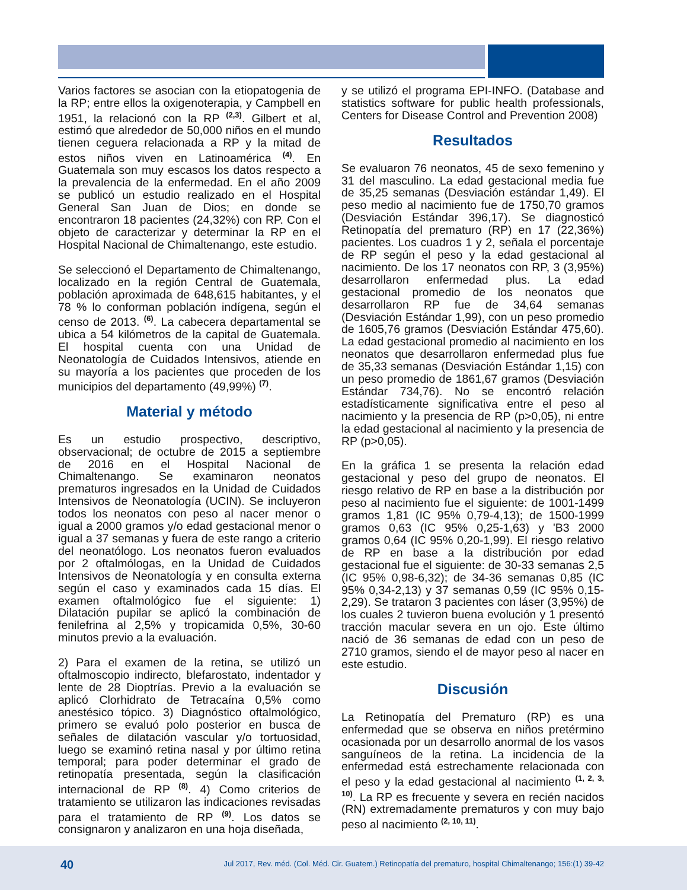Varios factores se asocian con la etiopatogenia de la RP; entre ellos la oxigenoterapia, y Campbell en 1951, la relacionó con la RP <sup>(2,3)</sup>. Gilbert et al, estimó que alrededor de 50,000 niños en el mundo tienen ceguera relacionada a RP y la mitad de estos niños viven en Latinoamérica <sup>(4)</sup>. En Guatemala son muy escasos los datos respecto a la prevalencia de la enfermedad. En el año 2009 se publicó un estudio realizado en el Hospital General San Juan de Dios; en donde se encontraron 18 pacientes (24,32%) con RP. Con el objeto de caracterizar y determinar la RP en el Hospital Nacional de Chimaltenango, este estudio.
Se seleccionó el Departamento de Chimaltenango, localizado en la región Central de Guatemala, población aproximada de 648,615 habitantes, y el 78 % lo conforman población indígena, según el censo de 2013. <sup>(6)</sup>. La cabecera departamental se ubica a 54 kilómetros de la capital de Guatemala. El hospital cuenta con una Unidad de Neonatología de Cuidados Intensivos, atiende en su mayoría a los pacientes que proceden de los municipios del departamento (49,99%) <sup>(7)</sup>.
Material y método
Es un estudio prospectivo, descriptivo, observacional; de octubre de 2015 a septiembre de 2016 en el Hospital Nacional de Chimaltenango. Se examinaron neonatos prematuros ingresados en la Unidad de Cuidados Intensivos de Neonatología (UCIN). Se incluyeron todos los neonatos con peso al nacer menor o igual a 2000 gramos y/o edad gestacional menor o igual a 37 semanas y fuera de este rango a criterio del neonatólogo. Los neonatos fueron evaluados por 2 oftalmólogas, en la Unidad de Cuidados Intensivos de Neonatología y en consulta externa según el caso y examinados cada 15 días. El examen oftalmológico fue el siguiente: 1) Dilatación pupilar se aplicó la combinación de fenilefrina al 2,5% y tropicamida 0,5%, 30-60 minutos previo a la evaluación.
2) Para el examen de la retina, se utilizó un oftalmoscopio indirecto, blefarostato, indentador y lente de 28 Dioptrías. Previo a la evaluación se aplicó Clorhidrato de Tetracaína 0,5% como anestésico tópico. 3) Diagnóstico oftalmológico, primero se evaluó polo posterior en busca de señales de dilatación vascular y/o tortuosidad, luego se examinó retina nasal y por último retina temporal; para poder determinar el grado de retinopatía presentada, según la clasificación internacional de RP <sup>(8)</sup>. 4) Como criterios de tratamiento se utilizaron las indicaciones revisadas para el tratamiento de RP <sup>(9)</sup>. Los datos se consignaron y analizaron en una hoja diseñada,
y se utilizó el programa EPI-INFO. (Database and statistics software for public health professionals, Centers for Disease Control and Prevention 2008)
Resultados
Se evaluaron 76 neonatos, 45 de sexo femenino y 31 del masculino. La edad gestacional media fue de 35,25 semanas (Desviación estándar 1,49). El peso medio al nacimiento fue de 1750,70 gramos (Desviación Estándar 396,17). Se diagnosticó Retinopatía del prematuro (RP) en 17 (22,36%) pacientes. Los cuadros 1 y 2, señala el porcentaje de RP según el peso y la edad gestacional al nacimiento. De los 17 neonatos con RP, 3 (3,95%) desarrollaron enfermedad plus. La edad gestacional promedio de los neonatos que desarrollaron RP fue de 34,64 semanas (Desviación Estándar 1,99), con un peso promedio de 1605,76 gramos (Desviación Estándar 475,60). La edad gestacional promedio al nacimiento en los neonatos que desarrollaron enfermedad plus fue de 35,33 semanas (Desviación Estándar 1,15) con un peso promedio de 1861,67 gramos (Desviación Estándar 734,76). No se encontró relación estadísticamente significativa entre el peso al nacimiento y la presencia de RP (p>0,05), ni entre la edad gestacional al nacimiento y la presencia de RP (p>0,05).
En la gráfica 1 se presenta la relación edad gestacional y peso del grupo de neonatos. El riesgo relativo de RP en base a la distribución por peso al nacimiento fue el siguiente: de 1001-1499 gramos 1,81 (IC 95% 0,79-4,13); de 1500-1999 gramos 0,63 (IC 95% 0,25-1,63) y 'B3 2000 gramos 0,64 (IC 95% 0,20-1,99). El riesgo relativo de RP en base a la distribución por edad gestacional fue el siguiente: de 30-33 semanas 2,5 (IC 95% 0,98-6,32); de 34-36 semanas 0,85 (IC 95% 0,34-2,13) y 37 semanas 0,59 (IC 95% 0,15-2,29). Se trataron 3 pacientes con láser (3,95%) de los cuales 2 tuvieron buena evolución y 1 presentó tracción macular severa en un ojo. Este último nació de 36 semanas de edad con un peso de 2710 gramos, siendo el de mayor peso al nacer en este estudio.
Discusión
La Retinopatía del Prematuro (RP) es una enfermedad que se observa en niños pretérmino ocasionada por un desarrollo anormal de los vasos sanguíneos de la retina. La incidencia de la enfermedad está estrechamente relacionada con el peso y la edad gestacional al nacimiento <sup>(1, 2, 3, 10)</sup>. La RP es frecuente y severa en recién nacidos (RN) extremadamente prematuros y con muy bajo peso al nacimiento <sup>(2, 10, 11)</sup>.
40 Jul 2017, Rev. méd. (Col. Méd. Cir. Guatem.) Retinopatía del prematuro, hospital Chimaltenango; 156:(1) 39-42